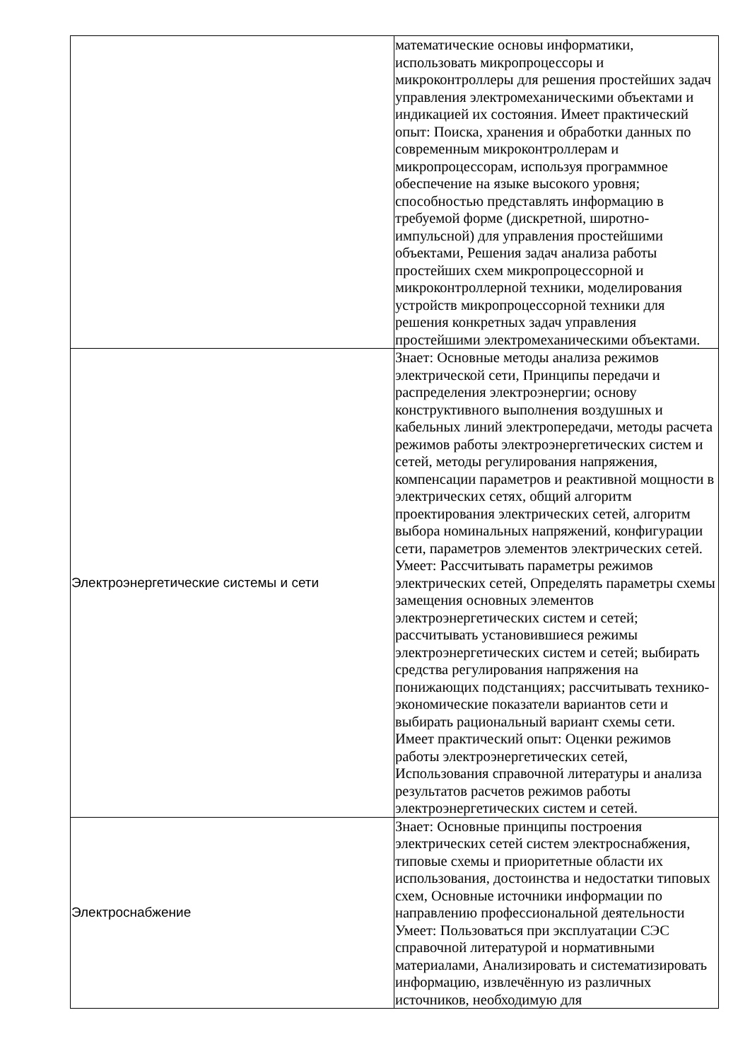| | математические основы информатики, использовать микропроцессоры и микроконтроллеры для решения простейших задач управления электромеханическими объектами и индикацией их состояния. Имеет практический опыт: Поиска, хранения и обработки данных по современным микроконтроллерам и микропроцессорам, используя программное обеспечение на языке высокого уровня; способностью представлять информацию в требуемой форме (дискретной, широтно-импульсной) для управления простейшими объектами, Решения задач анализа работы простейших схем микропроцессорной и микроконтроллерной техники, моделирования устройств микропроцессорной техники для решения конкретных задач управления простейшими электромеханическими объектами. |
| Электроэнергетические системы и сети | Знает: Основные методы анализа режимов электрической сети, Принципы передачи и распределения электроэнергии; основу конструктивного выполнения воздушных и кабельных линий электропередачи, методы расчета режимов работы электроэнергетических систем и сетей, методы регулирования напряжения, компенсации параметров и реактивной мощности в электрических сетях, общий алгоритм проектирования электрических сетей, алгоритм выбора номинальных напряжений, конфигурации сети, параметров элементов электрических сетей. Умеет: Рассчитывать параметры режимов электрических сетей, Определять параметры схемы замещения основных элементов электроэнергетических систем и сетей; рассчитывать установившиеся режимы электроэнергетических систем и сетей; выбирать средства регулирования напряжения на понижающих подстанциях; рассчитывать технико-экономические показатели вариантов сети и выбирать рациональный вариант схемы сети. Имеет практический опыт: Оценки режимов работы электроэнергетических сетей, Использования справочной литературы и анализа результатов расчетов режимов работы электроэнергетических систем и сетей. |
| Электроснабжение | Знает: Основные принципы построения электрических сетей систем электроснабжения, типовые схемы и приоритетные области их использования, достоинства и недостатки типовых схем, Основные источники информации по направлению профессиональной деятельности Умеет: Пользоваться при эксплуатации СЭС справочной литературой и нормативными материалами, Анализировать и систематизировать информацию, извлечённую из различных источников, необходимую для |